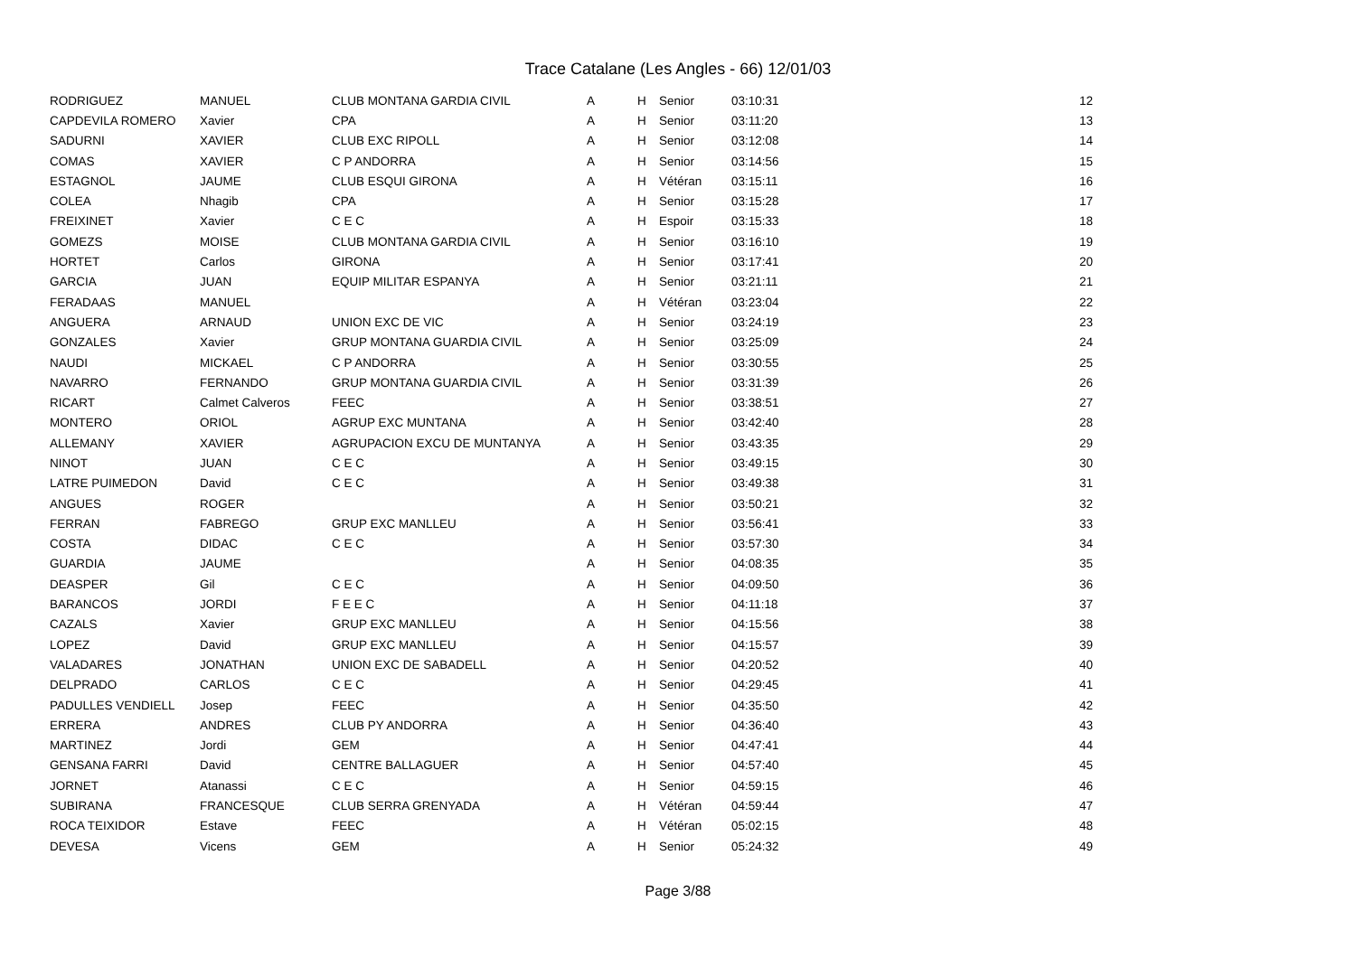Trace Catalane (Les Angles - 66) 12/01/03
| RODRIGUEZ | MANUEL | CLUB MONTANA GARDIA CIVIL | A | H | Senior | 03:10:31 | 12 |
| CAPDEVILA ROMERO | Xavier | CPA | A | H | Senior | 03:11:20 | 13 |
| SADURNI | XAVIER | CLUB EXC RIPOLL | A | H | Senior | 03:12:08 | 14 |
| COMAS | XAVIER | C P ANDORRA | A | H | Senior | 03:14:56 | 15 |
| ESTAGNOL | JAUME | CLUB ESQUI GIRONA | A | H | Vétéran | 03:15:11 | 16 |
| COLEA | Nhagib | CPA | A | H | Senior | 03:15:28 | 17 |
| FREIXINET | Xavier | C E C | A | H | Espoir | 03:15:33 | 18 |
| GOMEZS | MOISE | CLUB MONTANA GARDIA CIVIL | A | H | Senior | 03:16:10 | 19 |
| HORTET | Carlos | GIRONA | A | H | Senior | 03:17:41 | 20 |
| GARCIA | JUAN | EQUIP MILITAR ESPANYA | A | H | Senior | 03:21:11 | 21 |
| FERADAAS | MANUEL | | A | H | Vétéran | 03:23:04 | 22 |
| ANGUERA | ARNAUD | UNION EXC DE VIC | A | H | Senior | 03:24:19 | 23 |
| GONZALES | Xavier | GRUP MONTANA GUARDIA CIVIL | A | H | Senior | 03:25:09 | 24 |
| NAUDI | MICKAEL | C P ANDORRA | A | H | Senior | 03:30:55 | 25 |
| NAVARRO | FERNANDO | GRUP MONTANA GUARDIA CIVIL | A | H | Senior | 03:31:39 | 26 |
| RICART | Calmet Calveros | FEEC | A | H | Senior | 03:38:51 | 27 |
| MONTERO | ORIOL | AGRUP EXC MUNTANA | A | H | Senior | 03:42:40 | 28 |
| ALLEMANY | XAVIER | AGRUPACION EXCU DE MUNTANYA | A | H | Senior | 03:43:35 | 29 |
| NINOT | JUAN | C E C | A | H | Senior | 03:49:15 | 30 |
| LATRE PUIMEDON | David | C E C | A | H | Senior | 03:49:38 | 31 |
| ANGUES | ROGER | | A | H | Senior | 03:50:21 | 32 |
| FERRAN | FABREGO | GRUP EXC MANLLEU | A | H | Senior | 03:56:41 | 33 |
| COSTA | DIDAC | C E C | A | H | Senior | 03:57:30 | 34 |
| GUARDIA | JAUME | | A | H | Senior | 04:08:35 | 35 |
| DEASPER | Gil | C E C | A | H | Senior | 04:09:50 | 36 |
| BARANCOS | JORDI | F E E C | A | H | Senior | 04:11:18 | 37 |
| CAZALS | Xavier | GRUP EXC MANLLEU | A | H | Senior | 04:15:56 | 38 |
| LOPEZ | David | GRUP EXC MANLLEU | A | H | Senior | 04:15:57 | 39 |
| VALADARES | JONATHAN | UNION EXC DE SABADELL | A | H | Senior | 04:20:52 | 40 |
| DELPRADO | CARLOS | C E C | A | H | Senior | 04:29:45 | 41 |
| PADULLES VENDIELL | Josep | FEEC | A | H | Senior | 04:35:50 | 42 |
| ERRERA | ANDRES | CLUB PY ANDORRA | A | H | Senior | 04:36:40 | 43 |
| MARTINEZ | Jordi | GEM | A | H | Senior | 04:47:41 | 44 |
| GENSANA FARRI | David | CENTRE BALLAGUER | A | H | Senior | 04:57:40 | 45 |
| JORNET | Atanassi | C E C | A | H | Senior | 04:59:15 | 46 |
| SUBIRANA | FRANCESQUE | CLUB SERRA GRENYADA | A | H | Vétéran | 04:59:44 | 47 |
| ROCA TEIXIDOR | Estave | FEEC | A | H | Vétéran | 05:02:15 | 48 |
| DEVESA | Vicens | GEM | A | H | Senior | 05:24:32 | 49 |
Page 3/88